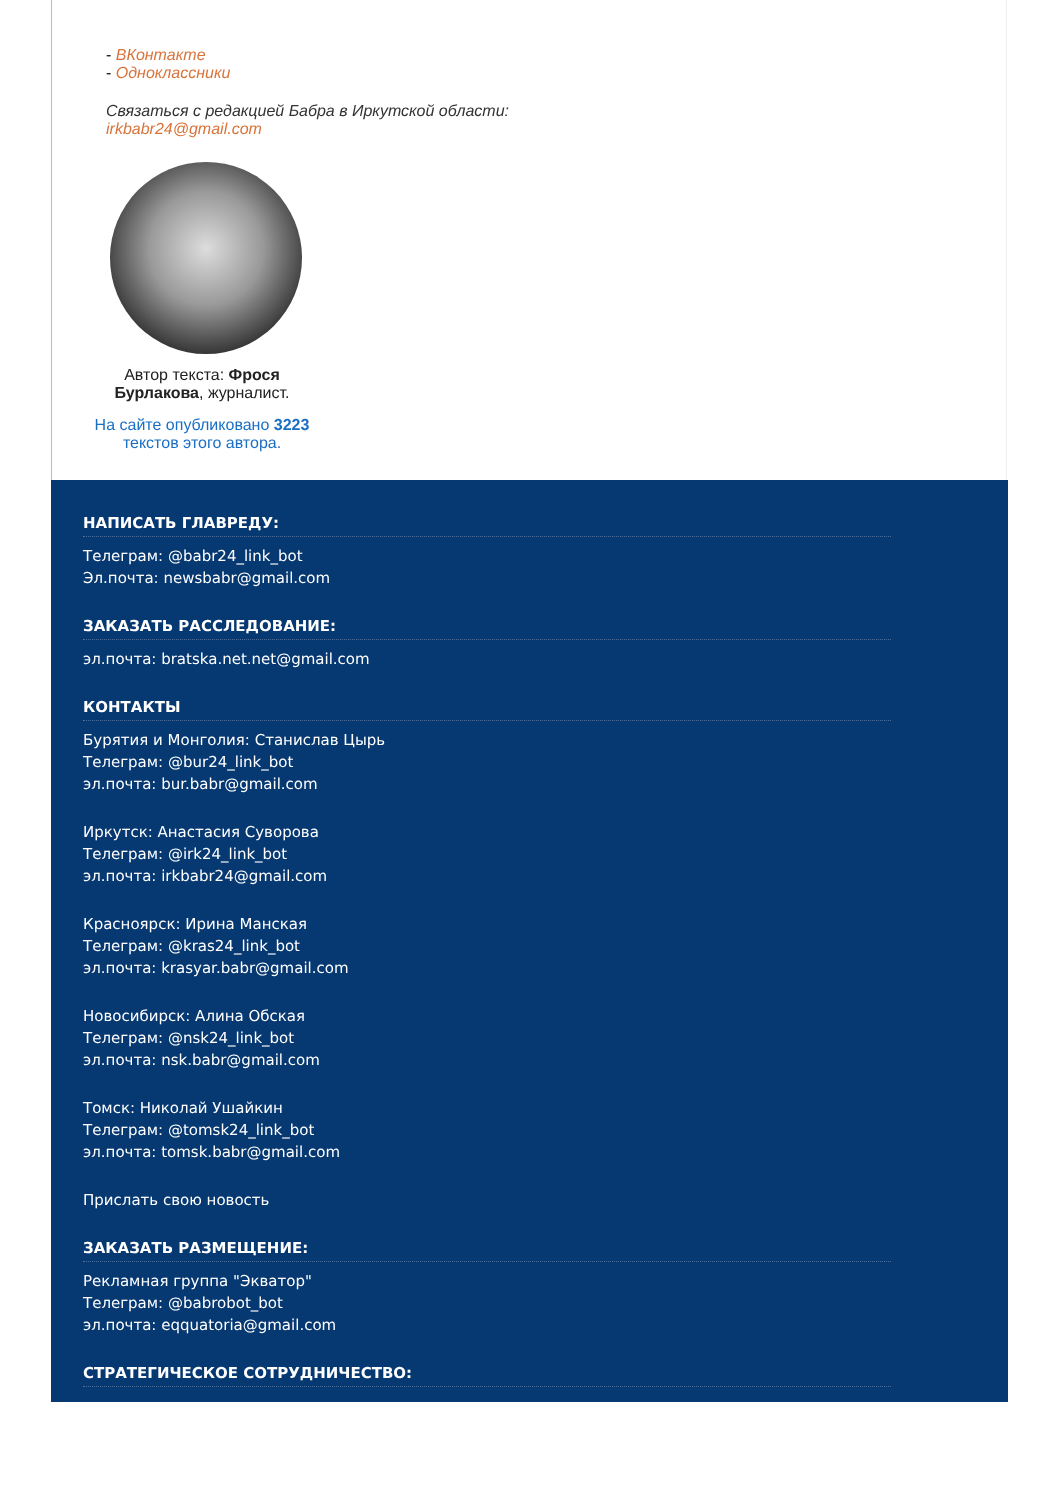- ВКонтакте
- Одноклассники
Связаться с редакцией Бабра в Иркутской области:
irkbabr24@gmail.com
Автор текста: Фрося Бурлакова, журналист.
На сайте опубликовано 3223 текстов этого автора.
НАПИСАТЬ ГЛАВРЕДУ:
Телеграм: @babr24_link_bot
Эл.почта: newsbabr@gmail.com
ЗАКАЗАТЬ РАССЛЕДОВАНИЕ:
эл.почта: bratska.net.net@gmail.com
КОНТАКТЫ
Бурятия и Монголия: Станислав Цырь
Телеграм: @bur24_link_bot
эл.почта: bur.babr@gmail.com
Иркутск: Анастасия Суворова
Телеграм: @irk24_link_bot
эл.почта: irkbabr24@gmail.com
Красноярск: Ирина Манская
Телеграм: @kras24_link_bot
эл.почта: krasyar.babr@gmail.com
Новосибирск: Алина Обская
Телеграм: @nsk24_link_bot
эл.почта: nsk.babr@gmail.com
Томск: Николай Ушайкин
Телеграм: @tomsk24_link_bot
эл.почта: tomsk.babr@gmail.com
Прислать свою новость
ЗАКАЗАТЬ РАЗМЕЩЕНИЕ:
Рекламная группа "Экватор"
Телеграм: @babrobot_bot
эл.почта: eqquatoria@gmail.com
СТРАТЕГИЧЕСКОЕ СОТРУДНИЧЕСТВО: